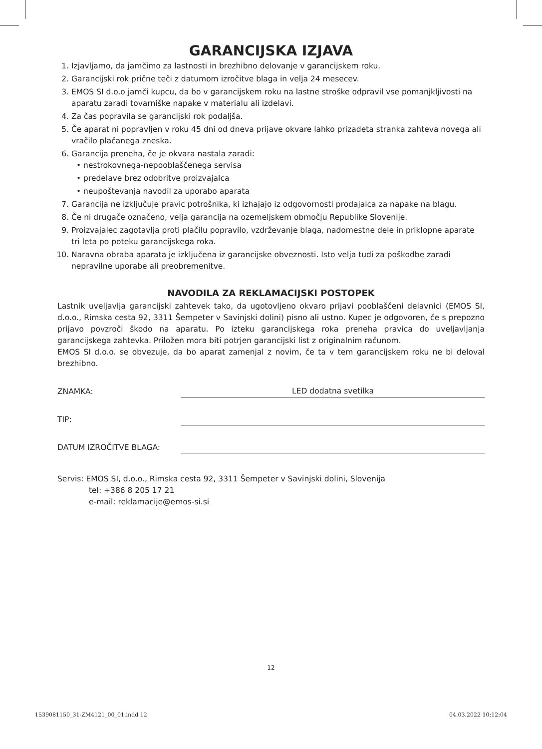GARANCIJSKA IZJAVA
1. Izjavljamo, da jamčimo za lastnosti in brezhibno delovanje v garancijskem roku.
2. Garancijski rok prične teči z datumom izročitve blaga in velja 24 mesecev.
3. EMOS SI d.o.o jamči kupcu, da bo v garancijskem roku na lastne stroške odpravil vse pomanjkljivosti na aparatu zaradi tovarniške napake v materialu ali izdelavi.
4. Za čas popravila se garancijski rok podaljša.
5. Če aparat ni popravljen v roku 45 dni od dneva prijave okvare lahko prizadeta stranka zahteva novega ali vračilo plačanega zneska.
6. Garancija preneha, če je okvara nastala zaradi:
• nestrokovnega-nepooblaščenega servisa
• predelave brez odobritve proizvajalca
• neupoštevanja navodil za uporabo aparata
7. Garancija ne izključuje pravic potrošnika, ki izhajajo iz odgovornosti prodajalca za napake na blagu.
8. Če ni drugače označeno, velja garancija na ozemeljskem območju Republike Slovenije.
9. Proizvajalec zagotavlja proti plačilu popravilo, vzdrževanje blaga, nadomestne dele in priklopne aparate tri leta po poteku garancijskega roka.
10. Naravna obraba aparata je izključena iz garancijske obveznosti. Isto velja tudi za poškodbe zaradi nepravilne uporabe ali preobremenitve.
NAVODILA ZA REKLAMACIJSKI POSTOPEK
Lastnik uveljavlja garancijski zahtevek tako, da ugotovljeno okvaro prijavi pooblaščeni delavnici (EMOS SI, d.o.o., Rimska cesta 92, 3311 Šempeter v Savinjski dolini) pisno ali ustno. Kupec je odgovoren, če s prepozno prijavo povzroči škodo na aparatu. Po izteku garancijskega roka preneha pravica do uveljavljanja garancijskega zahtevka. Priložen mora biti potrjen garancijski list z originalnim računom.
EMOS SI d.o.o. se obvezuje, da bo aparat zamenjal z novim, če ta v tem garancijskem roku ne bi deloval brezhibno.
ZNAMKA:
LED dodatna svetilka
TIP:
DATUM IZROČITVE BLAGA:
Servis: EMOS SI, d.o.o., Rimska cesta 92, 3311 Šempeter v Savinjski dolini, Slovenija
tel: +386 8 205 17 21
e-mail: reklamacije@emos-si.si
12
1539081150_31-ZM4121_00_01.indd 12 04.03.2022 10:12:04